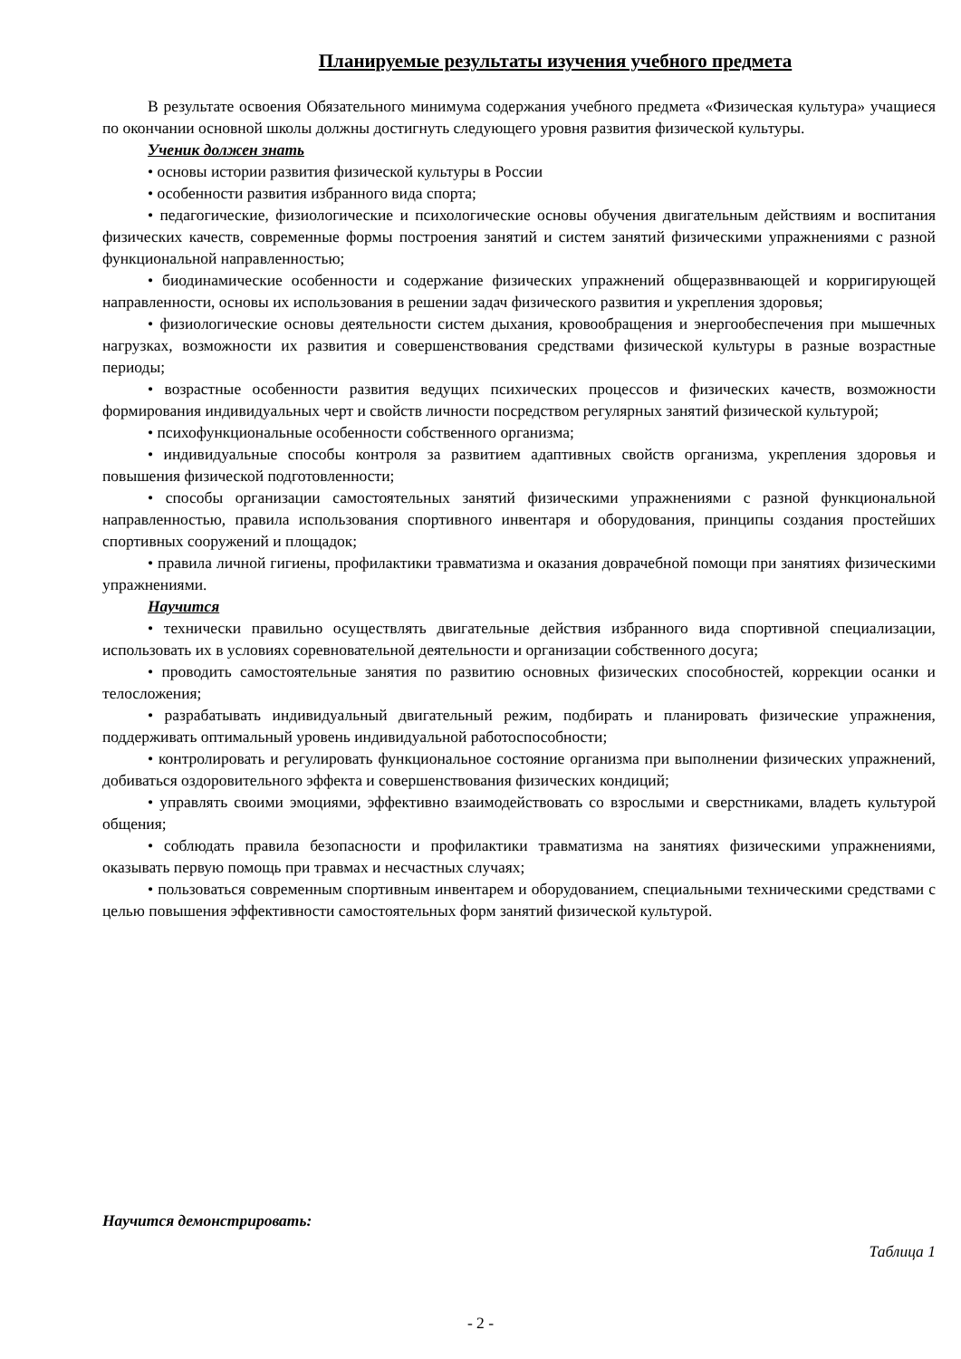Планируемые результаты изучения учебного предмета
В результате освоения Обязательного минимума содержания учебного предмета «Физическая культура» учащиеся по окончании основной школы должны достигнуть следующего уровня развития физической культуры.
Ученик должен знать
• основы истории развития физической культуры в России
• особенности развития избранного вида спорта;
• педагогические, физиологические и психологические основы обучения двигательным действиям и воспитания физических качеств, современные формы построения занятий и систем занятий физическими упражнениями с разной функциональной направленностью;
• биодинамические особенности и содержание физических упражнений общеразвнвающей и корригирующей направленности, основы их использования в решении задач физического развития и укрепления здоровья;
• физиологические основы деятельности систем дыхания, кровообращения и энергообеспечения при мышечных нагрузках, возможности их развития и совершенствования средствами физической культуры в разные возрастные периоды;
• возрастные особенности развития ведущих психических процессов и физических качеств, возможности формирования индивидуальных черт и свойств личности посредством регулярных занятий физической культурой;
• психофункциональные особенности собственного организма;
• индивидуальные способы контроля за развитием адаптивных свойств организма, укрепления здоровья и повышения физической подготовленности;
• способы организации самостоятельных занятий физическими упражнениями с разной функциональной направленностью, правила использования спортивного инвентаря и оборудования, принципы создания простейших спортивных сооружений и площадок;
• правила личной гигиены, профилактики травматизма и оказания доврачебной помощи при занятиях физическими упражнениями.
Научится
• технически правильно осуществлять двигательные действия избранного вида спортивной специализации, использовать их в условиях соревновательной деятельности и организации собственного досуга;
• проводить самостоятельные занятия по развитию основных физических способностей, коррекции осанки и телосложения;
• разрабатывать индивидуальный двигательный режим, подбирать и планировать физические упражнения, поддерживать оптимальный уровень индивидуальной работоспособности;
• контролировать и регулировать функциональное состояние организма при выполнении физических упражнений, добиваться оздоровительного эффекта и совершенствования физических кондиций;
• управлять своими эмоциями, эффективно взаимодействовать со взрослыми и сверстниками, владеть культурой общения;
• соблюдать правила безопасности и профилактики травматизма на занятиях физическими упражнениями, оказывать первую помощь при травмах и несчастных случаях;
• пользоваться современным спортивным инвентарем и оборудованием, специальными техническими средствами с целью повышения эффективности самостоятельных форм занятий физической культурой.
Научится демонстрировать:
Таблица 1
- 2 -